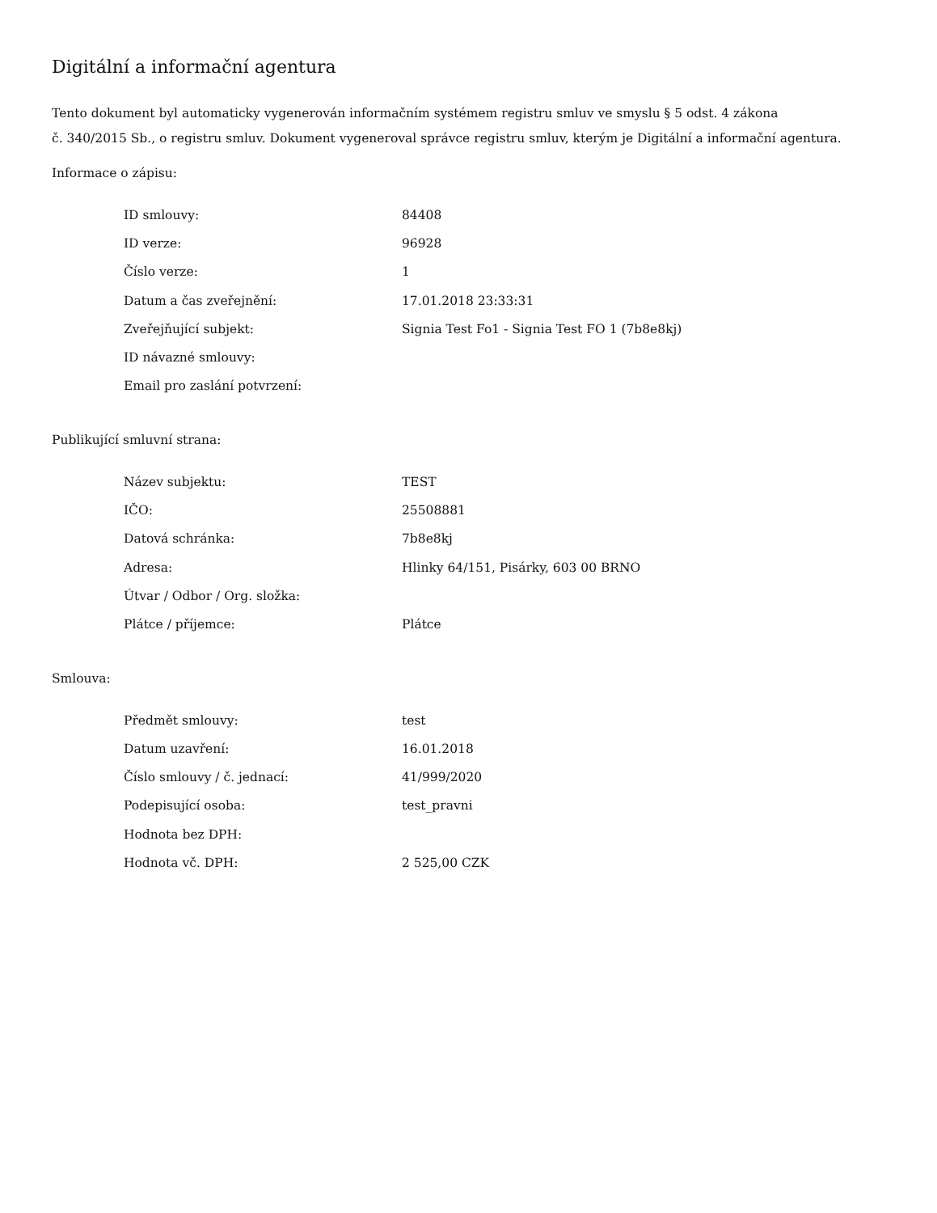Digitální a informační agentura
Tento dokument byl automaticky vygenerován informačním systémem registru smluv ve smyslu § 5 odst. 4 zákona
č. 340/2015 Sb., o registru smluv. Dokument vygeneroval správce registru smluv, kterým je Digitální a informační agentura.
Informace o zápisu:
| ID smlouvy: | 84408 |
| ID verze: | 96928 |
| Číslo verze: | 1 |
| Datum a čas zveřejnění: | 17.01.2018 23:33:31 |
| Zveřejňující subjekt: | Signia Test Fo1 - Signia Test FO 1 (7b8e8kj) |
| ID návazné smlouvy: | |
| Email pro zaslání potvrzení: | |
Publikující smluvní strana:
| Název subjektu: | TEST |
| IČO: | 25508881 |
| Datová schránka: | 7b8e8kj |
| Adresa: | Hlinky 64/151, Pisárky, 603 00 BRNO |
| Útvar / Odbor / Org. složka: | |
| Plátce / příjemce: | Plátce |
Smlouva:
| Předmět smlouvy: | test |
| Datum uzavření: | 16.01.2018 |
| Číslo smlouvy / č. jednací: | 41/999/2020 |
| Podepisující osoba: | test_pravni |
| Hodnota bez DPH: | |
| Hodnota vč. DPH: | 2 525,00 CZK |